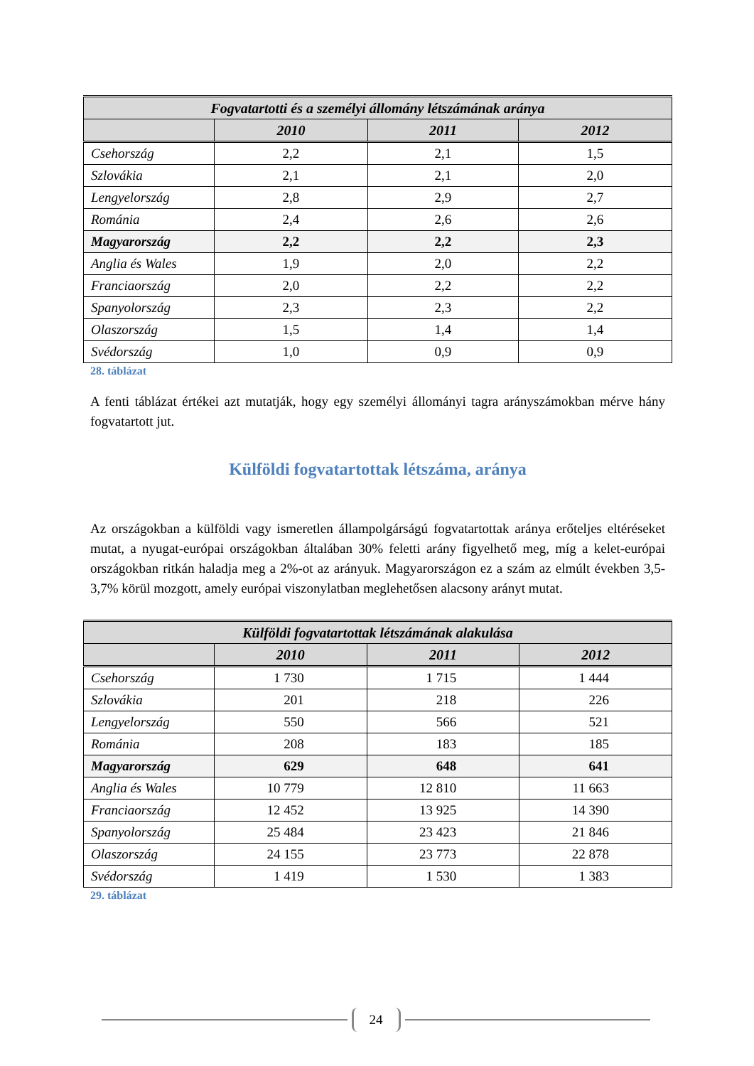| Fogvatartotti és a személyi állomány létszámának aránya | | | |
| | 2010 | 2011 | 2012 |
| Csehország | 2,2 | 2,1 | 1,5 |
| Szlovákia | 2,1 | 2,1 | 2,0 |
| Lengyelország | 2,8 | 2,9 | 2,7 |
| Románia | 2,4 | 2,6 | 2,6 |
| Magyarország | 2,2 | 2,2 | 2,3 |
| Anglia és Wales | 1,9 | 2,0 | 2,2 |
| Franciaország | 2,0 | 2,2 | 2,2 |
| Spanyolország | 2,3 | 2,3 | 2,2 |
| Olaszország | 1,5 | 1,4 | 1,4 |
| Svédország | 1,0 | 0,9 | 0,9 |
28. táblázat
A fenti táblázat értékei azt mutatják, hogy egy személyi állományi tagra arányszámokban mérve hány fogvatartott jut.
Külföldi fogvatartottak létszáma, aránya
Az országokban a külföldi vagy ismeretlen állampolgárságú fogvatartottak aránya erőteljes eltéréseket mutat, a nyugat-európai országokban általában 30% feletti arány figyelhető meg, míg a kelet-európai országokban ritkán haladja meg a 2%-ot az arányuk. Magyarországon ez a szám az elmúlt években 3,5-3,7% körül mozgott, amely európai viszonylatban meglehetősen alacsony arányt mutat.
| Külföldi fogvatartottak létszámának alakulása | | | |
| | 2010 | 2011 | 2012 |
| Csehország | 1 730 | 1 715 | 1 444 |
| Szlovákia | 201 | 218 | 226 |
| Lengyelország | 550 | 566 | 521 |
| Románia | 208 | 183 | 185 |
| Magyarország | 629 | 648 | 641 |
| Anglia és Wales | 10 779 | 12 810 | 11 663 |
| Franciaország | 12 452 | 13 925 | 14 390 |
| Spanyolország | 25 484 | 23 423 | 21 846 |
| Olaszország | 24 155 | 23 773 | 22 878 |
| Svédország | 1 419 | 1 530 | 1 383 |
29. táblázat
24